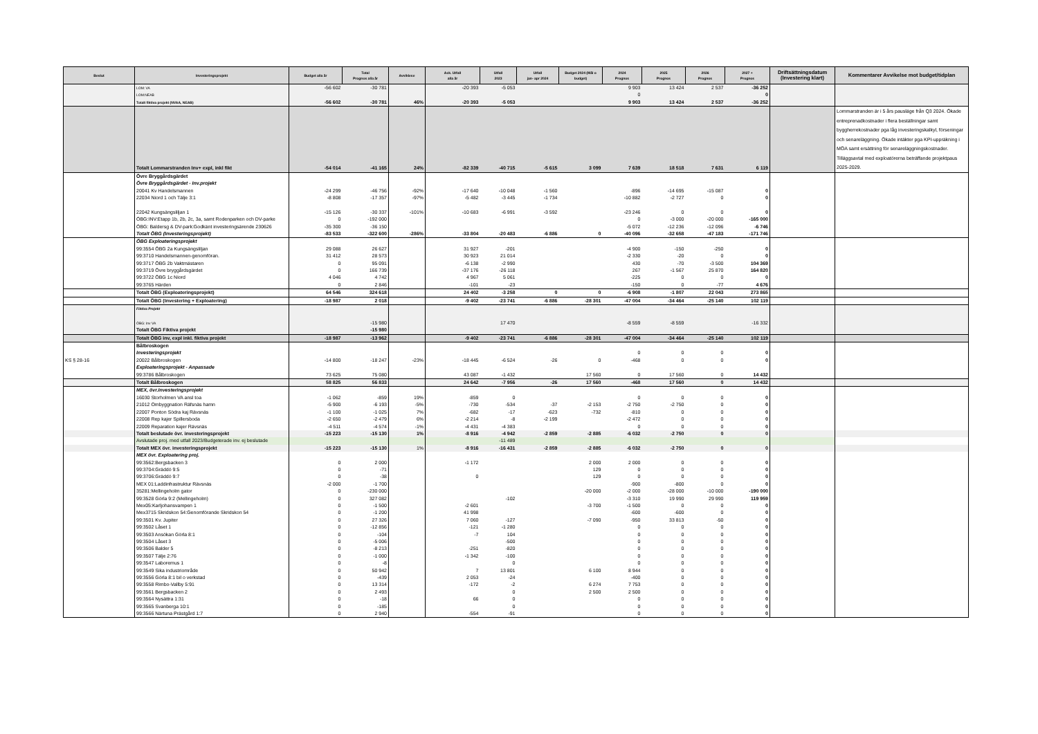| Beslut | Investeringsprojekt | Budget alla år | Total Prognos alla år | Avviklese | Ack. Utfall alla år | Utfall 2023 | Utfall jan- apr 2024 | Budget 2024 (Mål o budget) | 2024 Prognos | 2025 Prognos | 2026 Prognos | 2027 + Prognos | Driftsättningsdatum (Investering klart) | Kommentarer Avvikelse mot budget/tidplan |
| --- | --- | --- | --- | --- | --- | --- | --- | --- | --- | --- | --- | --- | --- | --- |
| | LOM: VA | -56 602 | -30 781 | | -20 393 | -5 053 | | | 9 903 | 13 424 | 2 537 | -36 252 | | |
| | LOM:NEAB | | | | | | | | 0 | | | 0 | | |
| | Totalt fiktiva projekt (NVAA, NEAB) | -56 602 | -30 781 | 46% | -20 393 | -5 053 | | | 9 903 | 13 424 | 2 537 | -36 252 | | |
| | Totalt Lommarstranden Inv+ expl, inkl fikt | -54 014 | -41 165 | 24% | -82 339 | -40 715 | -5 615 | 3 099 | 7 639 | 18 518 | 7 631 | 6 119 | | Lommarstranden är i 5 års pausläge från Q3 2024. Ökade entreprenadkostnader i flera beställningar samt byggherrekostnader pga låg investeringskalkyl, förseningar och senareläggning. Ökade intäkter pga KPI-uppräkning i MÖA samt ersättning för senareläggningskostnader. Tilläggsavtal med exploatörerna beträffande projektpaus 2025-2029. |
| | Övre Bryggårdsgärdet | | | | | | | | | | | | | |
| | Övre Bryggårdsgärdet - Inv.projekt | | | | | | | | | | | | | |
| | 20041 Kv Handelsmannen | -24 299 | -46 756 | -92% | -17 640 | -10 048 | -1 560 | | -896 | -14 695 | -15 087 | 0 | | |
| | 22034 Niord 1 och Tälje 3:1 | -8 808 | -17 357 | -97% | -5 482 | -3 445 | -1 734 | | -10 882 | -2 727 | 0 | 0 | | |
| | 22042 Kungsängsliljan 1 | -15 126 | -30 337 | -101% | -10 683 | -6 991 | -3 592 | | -23 246 | 0 | 0 | 0 | | |
| | ÖBG:INV:Etapp 1b, 2b, 2c, 3a, samt Rodenparken och DV-parke | 0 | -192 000 | | | | | | 0 | -3 000 | -20 000 | -165 000 | | |
| | ÖBG: Baldersg & DV-park:Godkänt investeringsärende 230626 | -35 300 | -36 150 | | | | | | -5 072 | -12 236 | -12 096 | -6 746 | | |
| | Totalt ÖBG (Investeringsprojekt) | -83 533 | -322 600 | -286% | -33 804 | -20 483 | -6 886 | 0 | -40 096 | -32 658 | -47 183 | -171 746 | | |
| | ÖBG Exploateringsprojekt | | | | | | | | | | | | | |
| | 99:3554 ÖBG 2a Kungsängsliljan | 29 088 | 26 627 | | 31 927 | -201 | | | -4 900 | -150 | -250 | 0 | | |
| | 99:3710 Handelsmannen-genomföran. | 31 412 | 28 573 | | 30 923 | 21 014 | | | -2 330 | -20 | 0 | 0 | | |
| | 99:3717 ÖBG 2b Vaktmästaren | 0 | 95 091 | | -6 138 | -2 990 | | | 430 | -70 | -3 500 | 104 369 | | |
| | 99:3719 Övre bryggårdsgärdet | 0 | 166 739 | | -37 176 | -26 118 | | | 267 | -1 567 | 25 870 | 164 820 | | |
| | 99:3722 ÖBG 1c Niord | 4 046 | 4 742 | | 4 967 | 5 061 | | | -225 | 0 | 0 | 0 | | |
| | 99:3765 Härden | 0 | 2 846 | | -101 | -23 | | | -150 | 0 | -77 | 4 676 | | |
| | Totalt ÖBG (Exploateringsprojekt) | 64 546 | 324 618 | | 24 402 | -3 258 | 0 | 0 | -6 908 | -1 807 | 22 043 | 273 865 | | |
| | Totalt ÖBG (Investering + Exploatering) | -18 987 | 2 018 | | -9 402 | -23 741 | -6 886 | -28 301 | -47 004 | -34 464 | -25 140 | 102 119 | | |
| | Fiktiva Projekt | | | | | | | | | | | | | |
| | ÖBG: Inv VA | | -15 980 | | | 17 470 | | | -8 559 | -8 559 | | -16 332 | | |
| | Totalt ÖBG Fiktiva projekt | | -15 980 | | | | | | | | | | | |
| | Totalt ÖBG inv, expl inkl. fiktiva projekt | -18 987 | -13 962 | | -9 402 | -23 741 | -6 886 | -28 301 | -47 004 | -34 464 | -25 140 | 102 119 | | |
| | Bålbroskogen | | | | | | | | | | | | | |
| | Investeringsprojekt | | | | | | | | 0 | 0 | 0 | 0 | | |
| KS § 28-16 | 20022 Bålbroskogen | -14 800 | -18 247 | -23% | -18 445 | -6 524 | -26 | 0 | -468 | 0 | 0 | 0 | | |
| | Exploateringsprojekt - Anpassade | | | | | | | | | | | | | |
| | 99:3786 Bålbroskogen | 73 625 | 75 080 | | 43 087 | -1 432 | | 17 560 | 0 | 17 560 | 0 | 14 432 | | |
| | Totalt Bålbroskogen | 58 825 | 56 833 | | 24 642 | -7 956 | -26 | 17 560 | -468 | 17 560 | 0 | 14 432 | | |
| | MEX, övr.Investeringsprojekt | | | | | | | | | | | | | |
| | 16030 Storholmen VA ansl toa | -1 062 | -859 | 19% | -859 | 0 | | | 0 | 0 | 0 | 0 | | |
| | 21012 Ombyggnation Räfsnäs hamn | -5 900 | -6 193 | -5% | -730 | -534 | -37 | -2 153 | -2 750 | -2 750 | 0 | 0 | | |
| | 22007 Ponton Södra kaj Rävsnäs | -1 100 | -1 025 | 7% | -682 | -17 | -623 | -732 | -810 | 0 | 0 | 0 | | |
| | 22008 Rep kajer Spillersboda | -2 650 | -2 479 | 6% | -2 214 | -8 | -2 199 | | -2 472 | 0 | 0 | 0 | | |
| | 22009 Reparation kajer Rävsnäs | -4 511 | -4 574 | -1% | -4 431 | -4 383 | | | 0 | 0 | 0 | 0 | | |
| | Totalt beslutade övr. investeringsprojekt | -15 223 | -15 130 | 1% | -8 916 | -4 942 | -2 859 | -2 885 | -6 032 | -2 750 | 0 | 0 | | |
| | Avslutade proj. med utfall 2023/Budgeterade inv. ej beslutade | | | | | -11 489 | | | | | | | | |
| | Totalt MEX övr. investeringsprojekt | -15 223 | -15 130 | 1% | -8 916 | -16 431 | -2 859 | -2 885 | -6 032 | -2 750 | 0 | 0 | | |
| | MEX övr. Exploatering proj. | | | | | | | | | | | | | |
| | 99:3562:Bergsbacken 3 | 0 | 2 000 | | -1 172 | | | 2 000 | 2 000 | 0 | 0 | 0 | | |
| | 99:3704:Gräddö 9:5 | 0 | -71 | | | | | 129 | 0 | 0 | 0 | 0 | | |
| | 99:3706:Gräddö 9:7 | 0 | -38 | | 0 | | | 129 | 0 | 0 | 0 | 0 | | |
| | MEX 01:Laddinfrastruktur Rävsnäs | -2 000 | -1 700 | | | | | | -900 | -800 | 0 | 0 | | |
| | 35281:Mellingeholm gator | 0 | -230 000 | | | | | -20 000 | -2 000 | -28 000 | -10 000 | -190 000 | | |
| | 99:3528 Görla 9:2 (Mellingeholm) | 0 | 327 082 | | | -102 | | | -3 310 | 19 990 | 29 990 | 119 959 | | |
| | Mex05:Karljohansvampen 1 | 0 | -1 500 | | -2 601 | | | -3 700 | -1 500 | 0 | 0 | 0 | | |
| | Mex3715 Skridskon 54:Genomförande Skridskon 54 | 0 | -1 200 | | 41 998 | | | | -600 | -600 | 0 | 0 | | |
| | 99:3501 Kv. Jupiter | 0 | 27 326 | | 7 060 | -127 | | -7 090 | -950 | 33 813 | -50 | 0 | | |
| | 99:3502 Låset 1 | 0 | -12 856 | | -121 | -1 280 | | | 0 | 0 | 0 | 0 | | |
| | 99:3503 Ansökan Görla 8:1 | 0 | -104 | | -7 | 104 | | | 0 | 0 | 0 | 0 | | |
| | 99:3504 Låset 3 | 0 | -5 006 | | | -500 | | | 0 | 0 | 0 | 0 | | |
| | 99:3506 Balder 5 | 0 | -8 213 | | -251 | -820 | | | 0 | 0 | 0 | 0 | | |
| | 99:3507 Tälje 2:76 | 0 | -1 000 | | -1 342 | -100 | | | 0 | 0 | 0 | 0 | | |
| | 99:3547 Laboremus 1 | 0 | -8 | | | 0 | | | 0 | 0 | 0 | 0 | | |
| | 99:3549 Sika industriområde | 0 | 50 942 | | 7 | 13 801 | | 6 100 | 8 944 | 0 | 0 | 0 | | |
| | 99:3556 Görla 8:1 bil o verkstad | 0 | -439 | | 2 053 | -24 | | | -400 | 0 | 0 | 0 | | |
| | 99:3558 Rimbo-Vallby 5:91 | 0 | 13 314 | | -172 | -2 | | 6 274 | 7 753 | 0 | 0 | 0 | | |
| | 99:3561 Bergsbacken 2 | 0 | 2 493 | | | 0 | | 2 500 | 2 500 | 0 | 0 | 0 | | |
| | 99:3564 Nysättra 1:31 | 0 | -18 | | 66 | 0 | | | 0 | 0 | 0 | 0 | | |
| | 99:3565 Svanberga 10:1 | 0 | -185 | | | 0 | | | 0 | 0 | 0 | 0 | | |
| | 99:3566 Närtuna Prästgård 1:7 | 0 | 2 940 | | -554 | -91 | | | 0 | 0 | 0 | 0 | | |